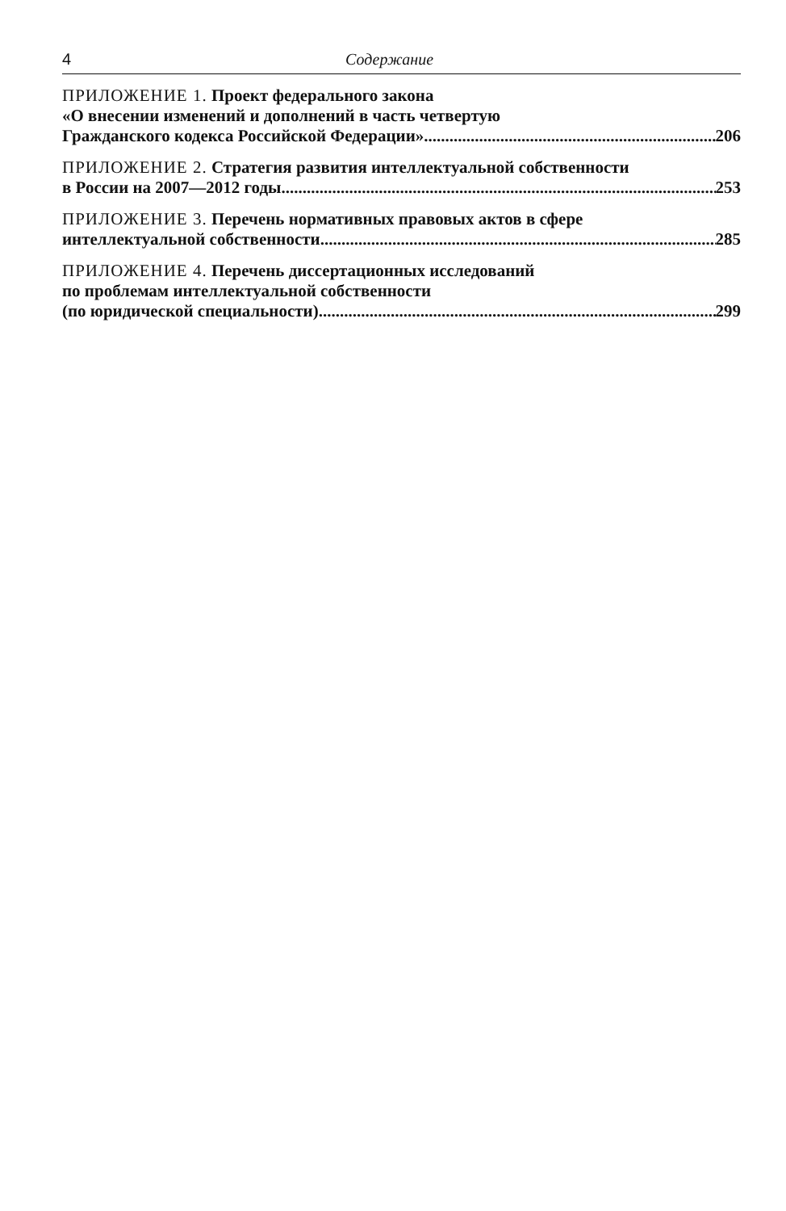4 Содержание
ПРИЛОЖЕНИЕ 1. Проект федерального закона
«О внесении изменений и дополнений в часть четвертую
Гражданского кодекса Российской Федерации» 206
ПРИЛОЖЕНИЕ 2. Стратегия развития интеллектуальной собственности
в России на 2007—2012 годы 253
ПРИЛОЖЕНИЕ 3. Перечень нормативных правовых актов в сфере
интеллектуальной собственности 285
ПРИЛОЖЕНИЕ 4. Перечень диссертационных исследований
по проблемам интеллектуальной собственности
(по юридической специальности) 299